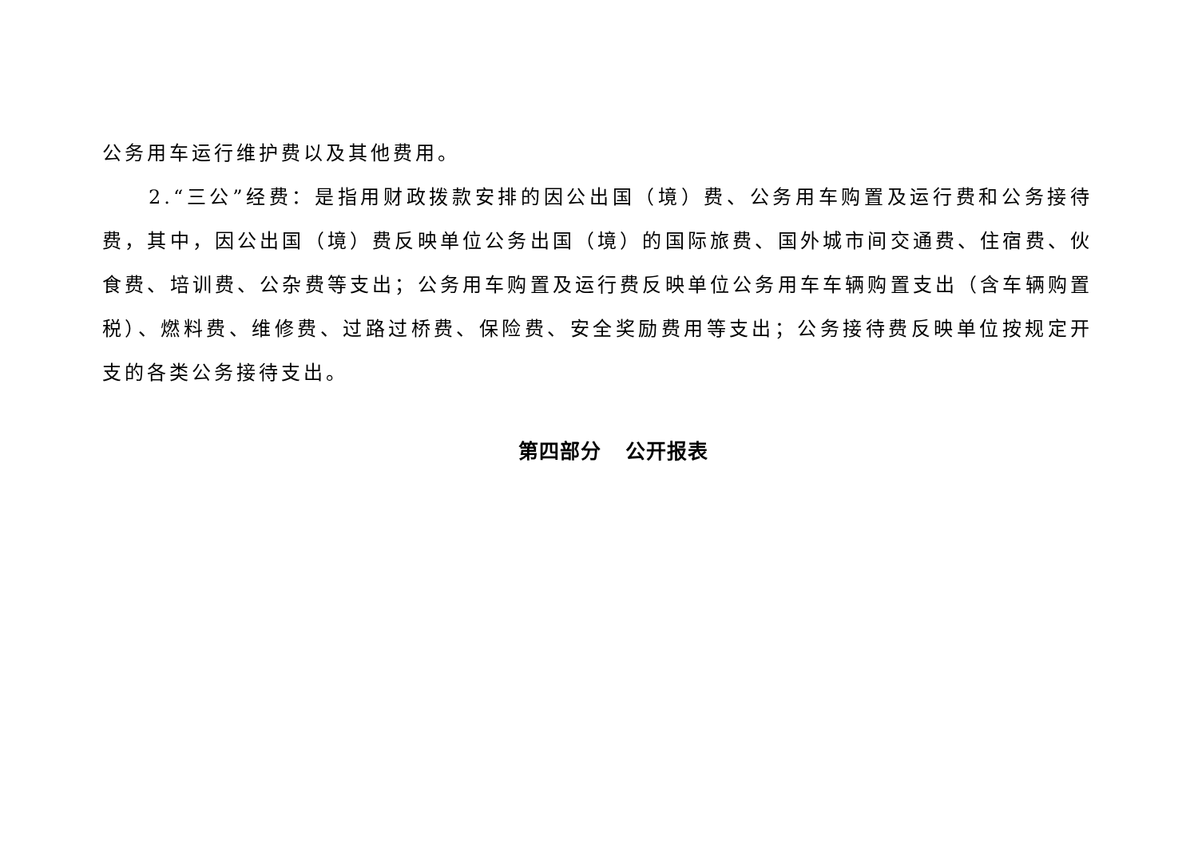公务用车运行维护费以及其他费用。
2.“三公”经费：是指用财政拨款安排的因公出国（境）费、公务用车购置及运行费和公务接待费，其中，因公出国（境）费反映单位公务出国（境）的国际旅费、国外城市间交通费、住宿费、伙食费、培训费、公杂费等支出；公务用车购置及运行费反映单位公务用车车辆购置支出（含车辆购置税）、燃料费、维修费、过路过桥费、保险费、安全奖励费用等支出；公务接待费反映单位按规定开支的各类公务接待支出。
第四部分 公开报表